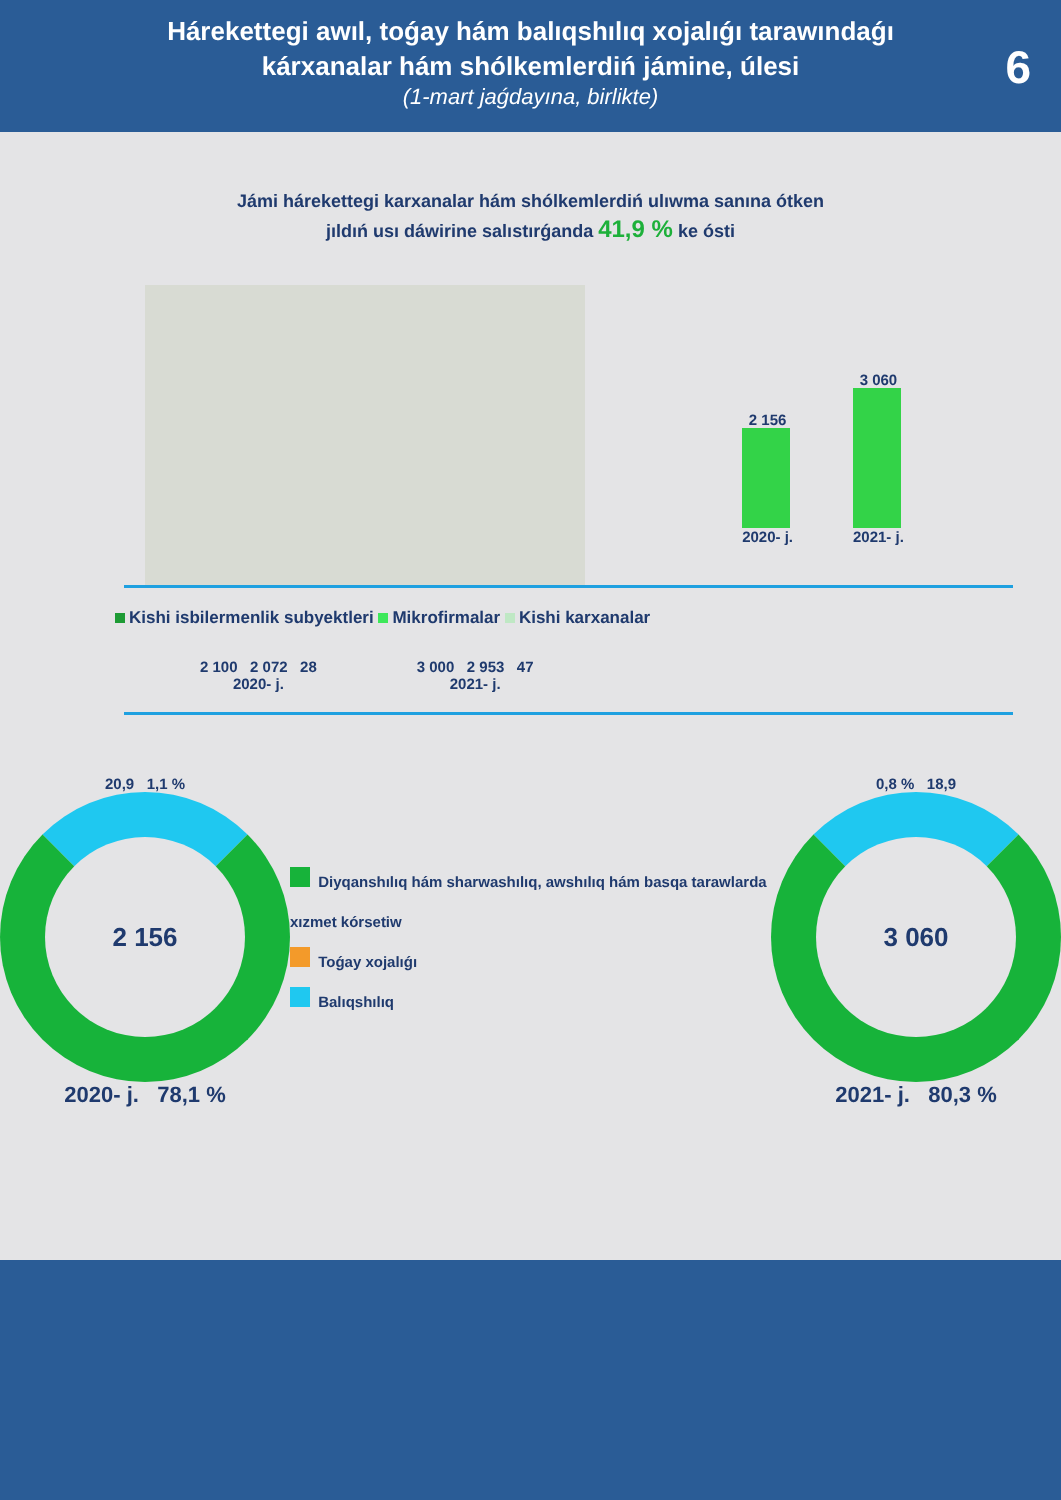Hárekettegi awıl, toǵay hám balıqshılıq xojalıǵı tarawındaǵı
kárxanalar hám shólkemlerdiń jámine, úlesi
(1-mart jaǵdayına, birlikte)
6
Jámi hárekettegi karxanalar hám shólkemlerdiń ulıwma sanına ótken
jıldıń usı dáwirine salıstırǵanda 41,9 % ke ósti
2 156
2020- j.
3 060
2021- j.
Kishi isbilermenlik subyektleri Mikrofirmalar Kishi karxanalar
2 100 2 072 28
2020- j.
3 000 2 953 47
2021- j.
20,9 1,1 %
2 156
2020- j. 78,1 %
Diyqanshılıq hám sharwashılıq, awshılıq hám basqa tarawlarda xızmet kórsetiw
Toǵay xojalıǵı
Balıqshılıq
0,8 % 18,9
3 060
2021- j. 80,3 %